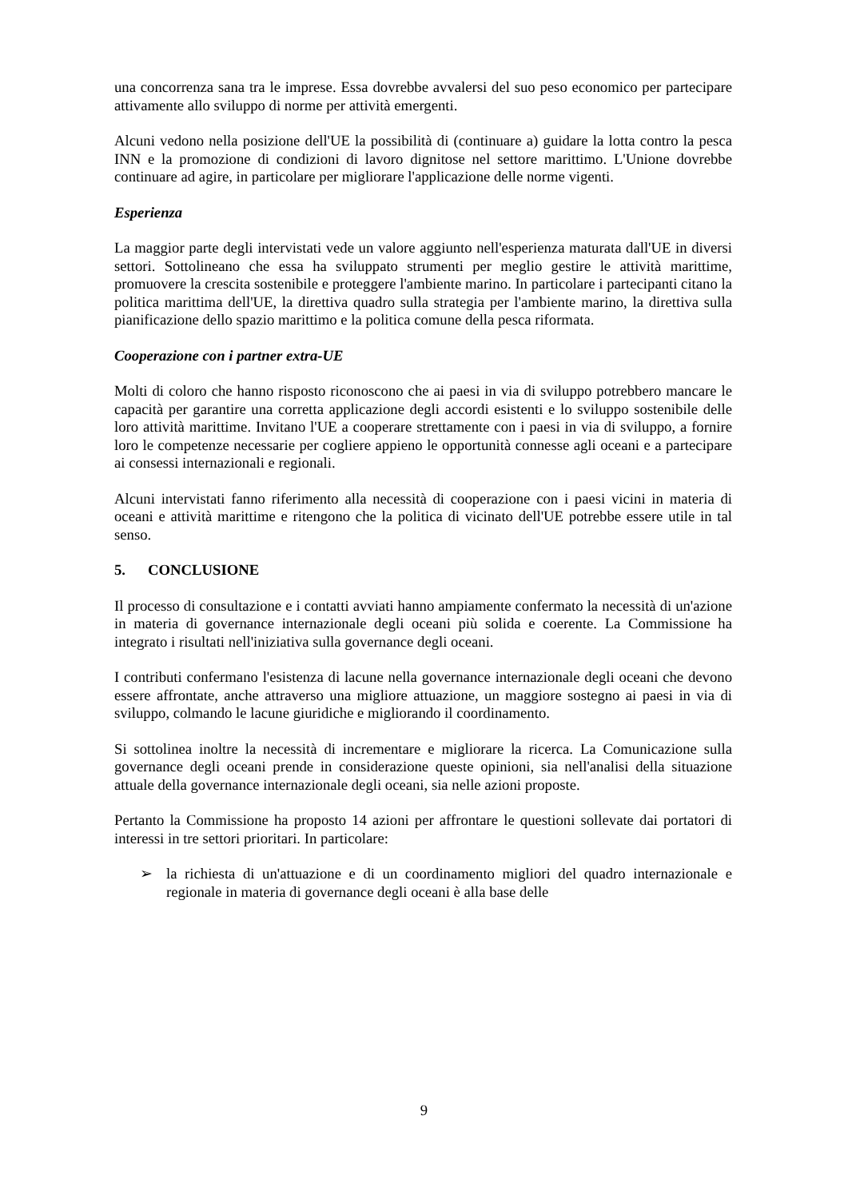una concorrenza sana tra le imprese. Essa dovrebbe avvalersi del suo peso economico per partecipare attivamente allo sviluppo di norme per attività emergenti.
Alcuni vedono nella posizione dell'UE la possibilità di (continuare a) guidare la lotta contro la pesca INN e la promozione di condizioni di lavoro dignitose nel settore marittimo. L'Unione dovrebbe continuare ad agire, in particolare per migliorare l'applicazione delle norme vigenti.
Esperienza
La maggior parte degli intervistati vede un valore aggiunto nell'esperienza maturata dall'UE in diversi settori. Sottolineano che essa ha sviluppato strumenti per meglio gestire le attività marittime, promuovere la crescita sostenibile e proteggere l'ambiente marino. In particolare i partecipanti citano la politica marittima dell'UE, la direttiva quadro sulla strategia per l'ambiente marino, la direttiva sulla pianificazione dello spazio marittimo e la politica comune della pesca riformata.
Cooperazione con i partner extra-UE
Molti di coloro che hanno risposto riconoscono che ai paesi in via di sviluppo potrebbero mancare le capacità per garantire una corretta applicazione degli accordi esistenti e lo sviluppo sostenibile delle loro attività marittime. Invitano l'UE a cooperare strettamente con i paesi in via di sviluppo, a fornire loro le competenze necessarie per cogliere appieno le opportunità connesse agli oceani e a partecipare ai consessi internazionali e regionali.
Alcuni intervistati fanno riferimento alla necessità di cooperazione con i paesi vicini in materia di oceani e attività marittime e ritengono che la politica di vicinato dell'UE potrebbe essere utile in tal senso.
5. CONCLUSIONE
Il processo di consultazione e i contatti avviati hanno ampiamente confermato la necessità di un'azione in materia di governance internazionale degli oceani più solida e coerente. La Commissione ha integrato i risultati nell'iniziativa sulla governance degli oceani.
I contributi confermano l'esistenza di lacune nella governance internazionale degli oceani che devono essere affrontate, anche attraverso una migliore attuazione, un maggiore sostegno ai paesi in via di sviluppo, colmando le lacune giuridiche e migliorando il coordinamento.
Si sottolinea inoltre la necessità di incrementare e migliorare la ricerca. La Comunicazione sulla governance degli oceani prende in considerazione queste opinioni, sia nell'analisi della situazione attuale della governance internazionale degli oceani, sia nelle azioni proposte.
Pertanto la Commissione ha proposto 14 azioni per affrontare le questioni sollevate dai portatori di interessi in tre settori prioritari. In particolare:
➢ la richiesta di un'attuazione e di un coordinamento migliori del quadro internazionale e regionale in materia di governance degli oceani è alla base delle
9